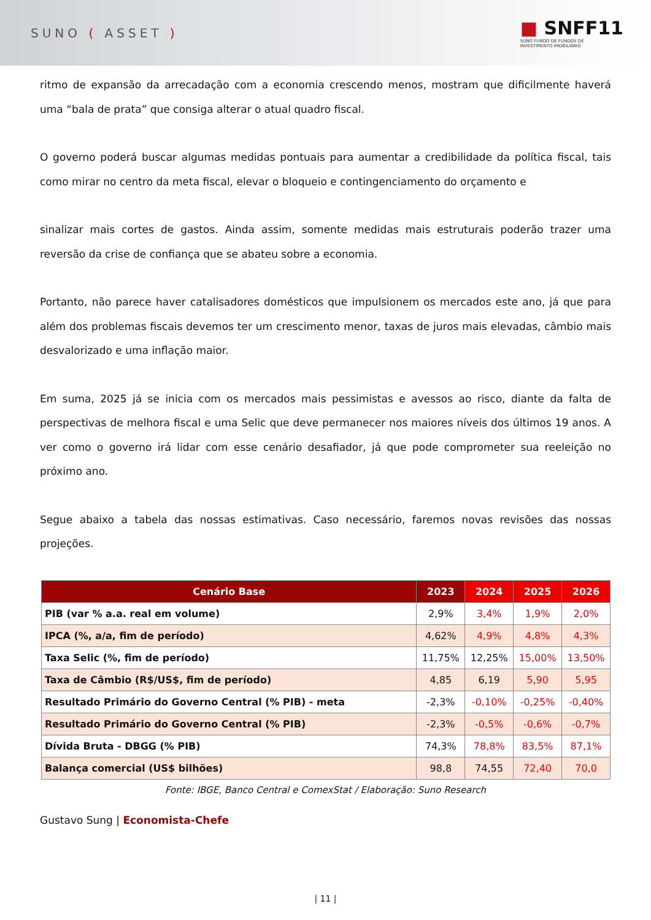SUNO ( ASSET )
■ SNFF11
SUNO FUNDO DE FUNDOS DE
INVESTIMENTO IMOBILIÁRIO
ritmo de expansão da arrecadação com a economia crescendo menos, mostram que dificilmente haverá uma “bala de prata” que consiga alterar o atual quadro fiscal.
O governo poderá buscar algumas medidas pontuais para aumentar a credibilidade da política fiscal, tais como mirar no centro da meta fiscal, elevar o bloqueio e contingenciamento do orçamento e
sinalizar mais cortes de gastos. Ainda assim, somente medidas mais estruturais poderão trazer uma reversão da crise de confiança que se abateu sobre a economia.
Portanto, não parece haver catalisadores domésticos que impulsionem os mercados este ano, já que para além dos problemas fiscais devemos ter um crescimento menor, taxas de juros mais elevadas, câmbio mais desvalorizado e uma inflação maior.
Em suma, 2025 já se inicia com os mercados mais pessimistas e avessos ao risco, diante da falta de perspectivas de melhora fiscal e uma Selic que deve permanecer nos maiores níveis dos últimos 19 anos. A ver como o governo irá lidar com esse cenário desafiador, já que pode comprometer sua reeleição no próximo ano.
Segue abaixo a tabela das nossas estimativas. Caso necessário, faremos novas revisões das nossas projeções.
| Cenário Base | 2023 | 2024 | 2025 | 2026 |
| --- | --- | --- | --- | --- |
| PIB (var % a.a. real em volume) | 2,9% | 3,4% | 1,9% | 2,0% |
| IPCA (%, a/a, fim de período) | 4,62% | 4,9% | 4,8% | 4,3% |
| Taxa Selic (%, fim de período) | 11,75% | 12,25% | 15,00% | 13,50% |
| Taxa de Câmbio (R$/US$, fim de período) | 4,85 | 6,19 | 5,90 | 5,95 |
| Resultado Primário do Governo Central (% PIB) - meta | -2,3% | -0,10% | -0,25% | -0,40% |
| Resultado Primário do Governo Central (% PIB) | -2,3% | -0,5% | -0,6% | -0,7% |
| Dívida Bruta - DBGG (% PIB) | 74,3% | 78,8% | 83,5% | 87,1% |
| Balança comercial (US$ bilhões) | 98,8 | 74,55 | 72,40 | 70,0 |
Fonte: IBGE, Banco Central e ComexStat / Elaboração: Suno Research
Gustavo Sung | Economista-Chefe
| 11 |